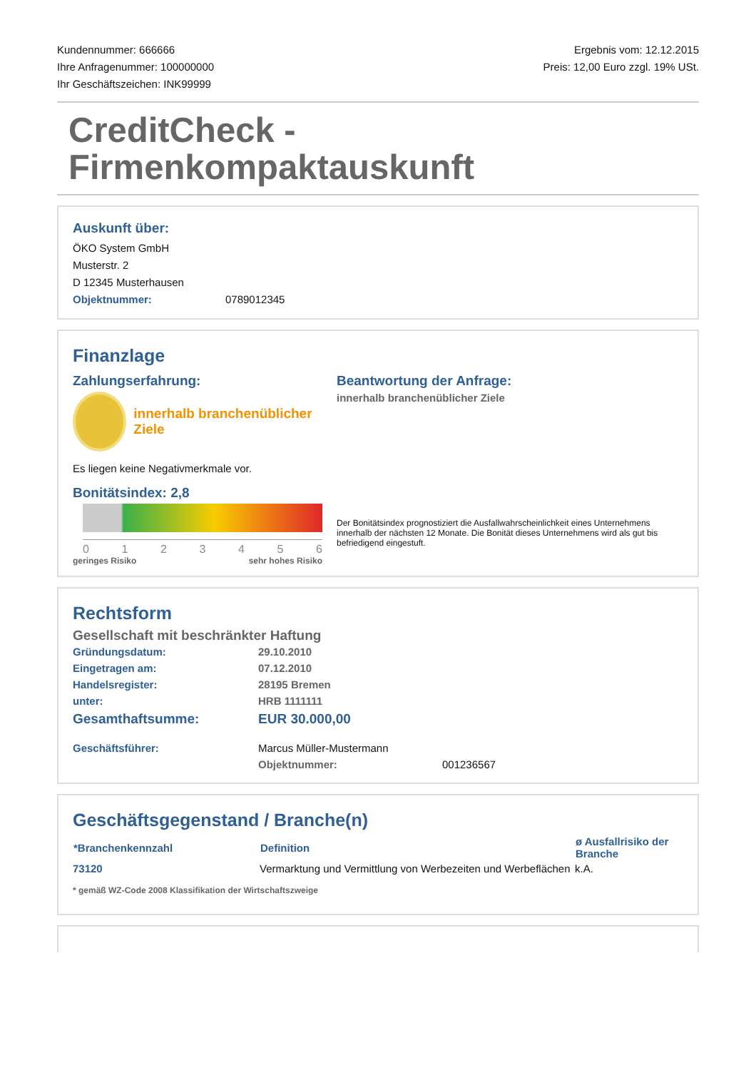Kundennummer: 666666
Ihre Anfragenummer: 100000000
Ihr Geschäftszeichen: INK99999
Ergebnis vom: 12.12.2015
Preis: 12,00 Euro zzgl. 19% USt.
CreditCheck -
Firmenkompaktauskunft
Auskunft über:
ÖKO System GmbH
Musterstr. 2
D 12345 Musterhausen
Objektnummer: 0789012345
Finanzlage
Zahlungserfahrung:
innerhalb branchenüblicher Ziele
Es liegen keine Negativmerkmale vor.
Bonitätsindex: 2,8
0 1 2 3 4 5 6
geringes Risiko sehr hohes Risiko
Beantwortung der Anfrage:
innerhalb branchenüblicher Ziele
Der Bonitätsindex prognostiziert die Ausfallwahrscheinlichkeit eines Unternehmens innerhalb der nächsten 12 Monate. Die Bonität dieses Unternehmens wird als gut bis befriedigend eingestuft.
Rechtsform
Gesellschaft mit beschränkter Haftung
| Gründungsdatum: | 29.10.2010 |
| Eingetragen am: | 07.12.2010 |
| Handelsregister: | 28195 Bremen |
| unter: | HRB 1111111 |
| Gesamthaftsumme: | EUR 30.000,00 |
| Geschäftsführer: | Marcus Müller-Mustermann |
| | Objektnummer: 001236567 |
Geschäftsgegenstand / Branche(n)
| *Branchenkennzahl | Definition | ø Ausfallrisiko der Branche |
| --- | --- | --- |
| 73120 | Vermarktung und Vermittlung von Werbezeiten und Werbeflächen | k.A. |
* gemäß WZ-Code 2008 Klassifikation der Wirtschaftszweige